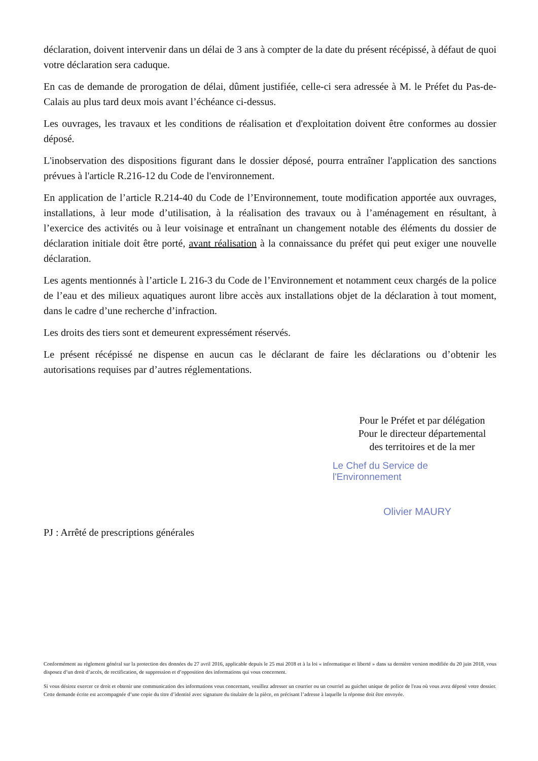déclaration, doivent intervenir dans un délai de 3 ans à compter de la date du présent récépissé, à défaut de quoi votre déclaration sera caduque.
En cas de demande de prorogation de délai, dûment justifiée, celle-ci sera adressée à M. le Préfet du Pas-de-Calais au plus tard deux mois avant l’échéance ci-dessus.
Les ouvrages, les travaux et les conditions de réalisation et d'exploitation doivent être conformes au dossier déposé.
L'inobservation des dispositions figurant dans le dossier déposé, pourra entraîner l'application des sanctions prévues à l'article R.216-12 du Code de l'environnement.
En application de l’article R.214-40 du Code de l’Environnement, toute modification apportée aux ouvrages, installations, à leur mode d’utilisation, à la réalisation des travaux ou à l’aménagement en résultant, à l’exercice des activités ou à leur voisinage et entraînant un changement notable des éléments du dossier de déclaration initiale doit être porté, avant réalisation à la connaissance du préfet qui peut exiger une nouvelle déclaration.
Les agents mentionnés à l’article L 216-3 du Code de l’Environnement et notamment ceux chargés de la police de l’eau et des milieux aquatiques auront libre accès aux installations objet de la déclaration à tout moment, dans le cadre d’une recherche d’infraction.
Les droits des tiers sont et demeurent expressément réservés.
Le présent récépissé ne dispense en aucun cas le déclarant de faire les déclarations ou d’obtenir les autorisations requises par d’autres réglementations.
Pour le Préfet et par délégation
Pour le directeur départemental
des territoires et de la mer
Le Chef du Service de l'Environnement
Olivier MAURY
PJ : Arrêté de prescriptions générales
Conformément au règlement général sur la protection des données du 27 avril 2016, applicable depuis le 25 mai 2018 et à la loi « informatique et liberté » dans sa dernière version modifiée du 20 juin 2018, vous disposez d’un droit d’accès, de rectification, de suppression et d’opposition des informations qui vous concernent.
Si vous désirez exercer ce droit et obtenir une communication des informations vous concernant, veuillez adresser un courrier ou un courriel au guichet unique de police de l'eau où vous avez déposé votre dossier. Cette demande écrite est accompagnée d’une copie du titre d’identité avec signature du titulaire de la pièce, en précisant l’adresse à laquelle la réponse doit être envoyée.